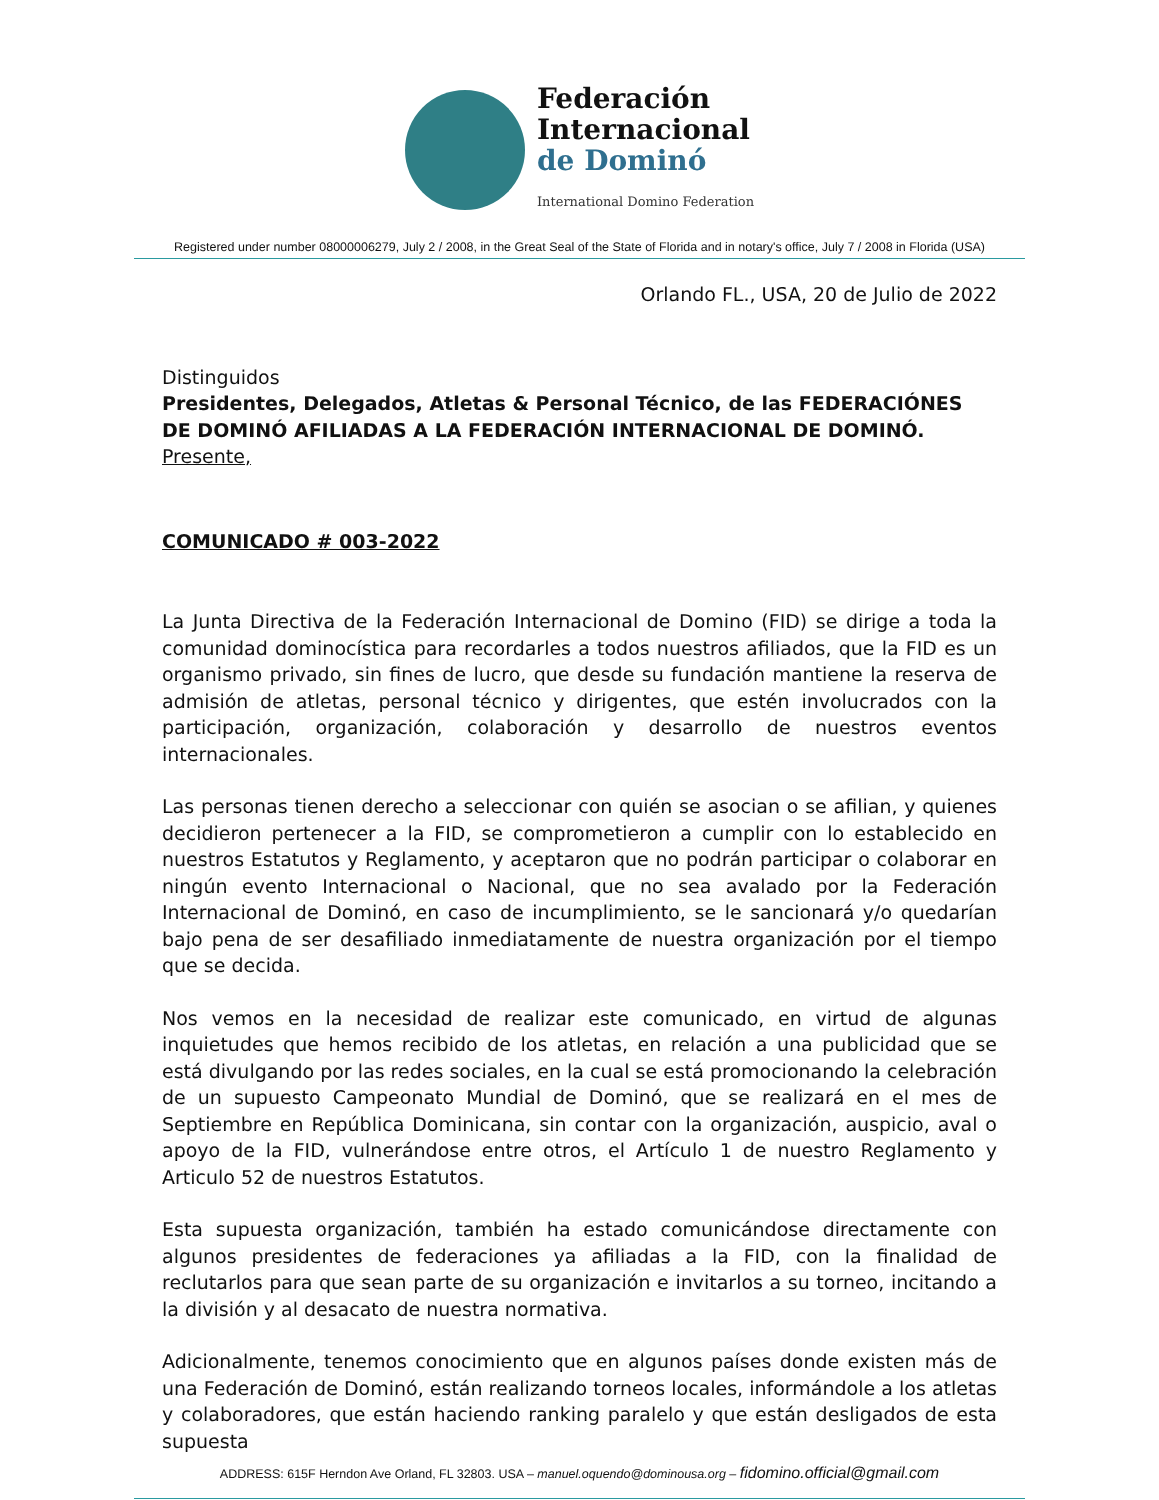Federación
Internacional
de Dominó
International Domino Federation
Registered under number 08000006279, July 2 / 2008, in the Great Seal of the State of Florida and in notary's office, July 7 / 2008 in Florida (USA)
Orlando FL., USA, 20 de Julio de 2022
Distinguidos
Presidentes, Delegados, Atletas & Personal Técnico, de las FEDERACIÓNES DE DOMINÓ AFILIADAS A LA FEDERACIÓN INTERNACIONAL DE DOMINÓ.
Presente,
COMUNICADO # 003-2022
La Junta Directiva de la Federación Internacional de Domino (FID) se dirige a toda la comunidad dominocística para recordarles a todos nuestros afiliados, que la FID es un organismo privado, sin fines de lucro, que desde su fundación mantiene la reserva de admisión de atletas, personal técnico y dirigentes, que estén involucrados con la participación, organización, colaboración y desarrollo de nuestros eventos internacionales.
Las personas tienen derecho a seleccionar con quién se asocian o se afilian, y quienes decidieron pertenecer a la FID, se comprometieron a cumplir con lo establecido en nuestros Estatutos y Reglamento, y aceptaron que no podrán participar o colaborar en ningún evento Internacional o Nacional, que no sea avalado por la Federación Internacional de Dominó, en caso de incumplimiento, se le sancionará y/o quedarían bajo pena de ser desafiliado inmediatamente de nuestra organización por el tiempo que se decida.
Nos vemos en la necesidad de realizar este comunicado, en virtud de algunas inquietudes que hemos recibido de los atletas, en relación a una publicidad que se está divulgando por las redes sociales, en la cual se está promocionando la celebración de un supuesto Campeonato Mundial de Dominó, que se realizará en el mes de Septiembre en República Dominicana, sin contar con la organización, auspicio, aval o apoyo de la FID, vulnerándose entre otros, el Artículo 1 de nuestro Reglamento y Articulo 52 de nuestros Estatutos.
Esta supuesta organización, también ha estado comunicándose directamente con algunos presidentes de federaciones ya afiliadas a la FID, con la finalidad de reclutarlos para que sean parte de su organización e invitarlos a su torneo, incitando a la división y al desacato de nuestra normativa.
Adicionalmente, tenemos conocimiento que en algunos países donde existen más de una Federación de Dominó, están realizando torneos locales, informándole a los atletas y colaboradores, que están haciendo ranking paralelo y que están desligados de esta supuesta
ADDRESS: 615F Herndon Ave Orland, FL 32803. USA – manuel.oquendo@dominousa.org – fidomino.official@gmail.com